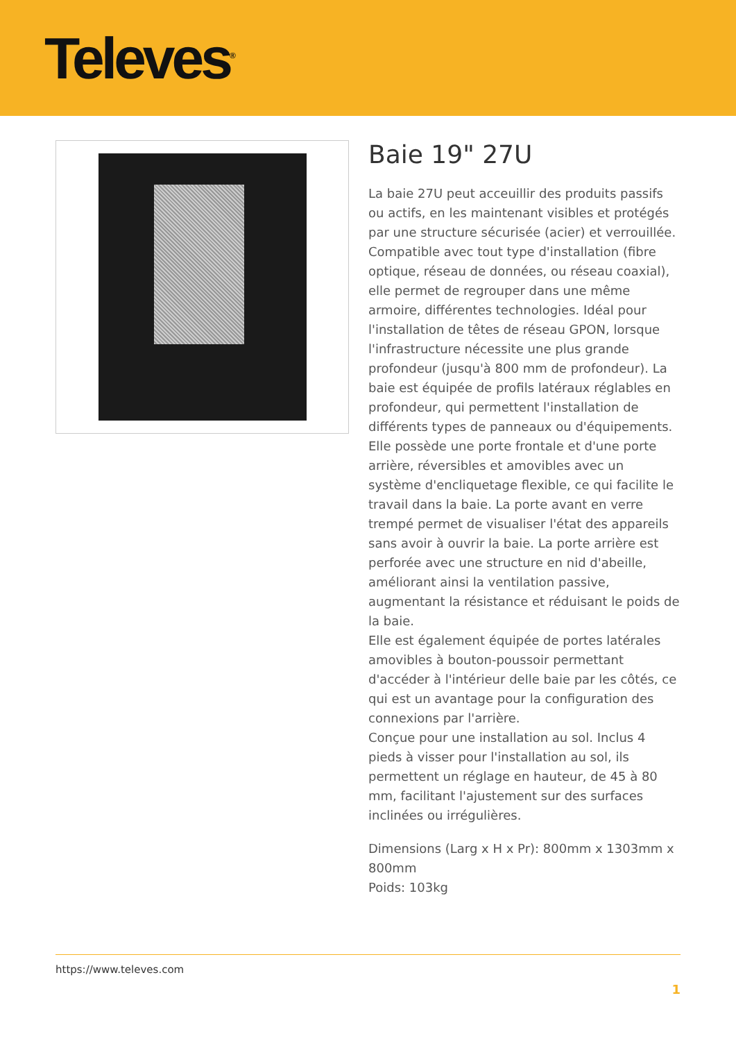Televes<sup>®</sup>
Baie 19" 27U
La baie 27U peut acceuillir des produits passifs ou actifs, en les maintenant visibles et protégés par une structure sécurisée (acier) et verrouillée. Compatible avec tout type d'installation (fibre optique, réseau de données, ou réseau coaxial), elle permet de regrouper dans une même armoire, différentes technologies. Idéal pour l'installation de têtes de réseau GPON, lorsque l'infrastructure nécessite une plus grande profondeur (jusqu'à 800 mm de profondeur). La baie est équipée de profils latéraux réglables en profondeur, qui permettent l'installation de différents types de panneaux ou d'équipements.
Elle possède une porte frontale et d'une porte arrière, réversibles et amovibles avec un système d'encliquetage flexible, ce qui facilite le travail dans la baie. La porte avant en verre trempé permet de visualiser l'état des appareils sans avoir à ouvrir la baie. La porte arrière est perforée avec une structure en nid d'abeille, améliorant ainsi la ventilation passive, augmentant la résistance et réduisant le poids de la baie.
Elle est également équipée de portes latérales amovibles à bouton-poussoir permettant d'accéder à l'intérieur delle baie par les côtés, ce qui est un avantage pour la configuration des connexions par l'arrière.
Conçue pour une installation au sol. Inclus 4 pieds à visser pour l'installation au sol, ils permettent un réglage en hauteur, de 45 à 80 mm, facilitant l'ajustement sur des surfaces inclinées ou irrégulières.
Dimensions (Larg x H x Pr): 800mm x 1303mm x 800mm
Poids: 103kg
https://www.televes.com
1